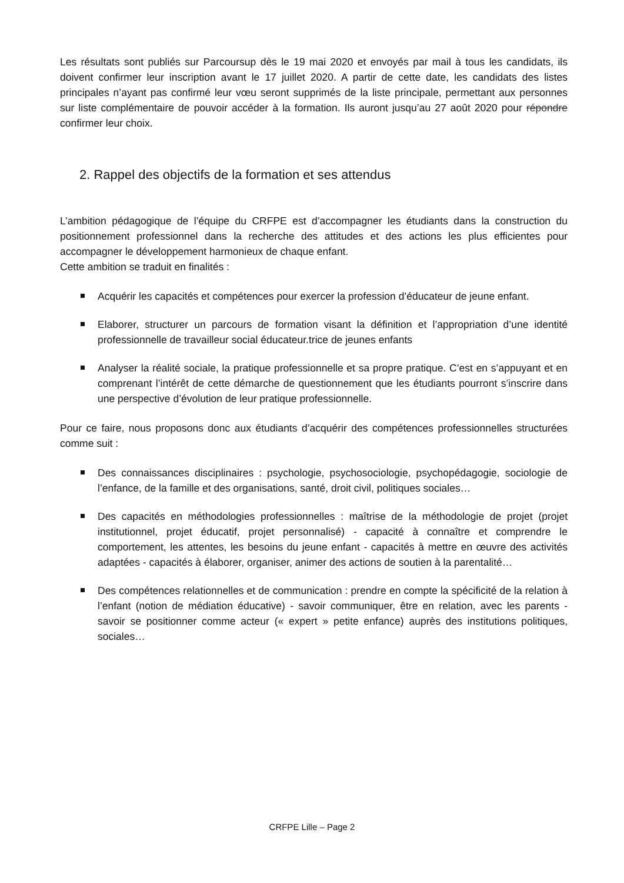Les résultats sont publiés sur Parcoursup dès le 19 mai 2020 et envoyés par mail à tous les candidats, ils doivent confirmer leur inscription avant le 17 juillet 2020. A partir de cette date, les candidats des listes principales n’ayant pas confirmé leur vœu seront supprimés de la liste principale, permettant aux personnes sur liste complémentaire de pouvoir accéder à la formation. Ils auront jusqu’au 27 août 2020 pour répondre confirmer leur choix.
2. Rappel des objectifs de la formation et ses attendus
L’ambition pédagogique de l’équipe du CRFPE est d’accompagner les étudiants dans la construction du positionnement professionnel dans la recherche des attitudes et des actions les plus efficientes pour accompagner le développement harmonieux de chaque enfant.
Cette ambition se traduit en finalités :
Acquérir les capacités et compétences pour exercer la profession d’éducateur de jeune enfant.
Elaborer, structurer un parcours de formation visant la définition et l’appropriation d’une identité professionnelle de travailleur social éducateur.trice de jeunes enfants
Analyser la réalité sociale, la pratique professionnelle et sa propre pratique. C’est en s’appuyant et en comprenant l’intérêt de cette démarche de questionnement que les étudiants pourront s’inscrire dans une perspective d’évolution de leur pratique professionnelle.
Pour ce faire, nous proposons donc aux étudiants d’acquérir des compétences professionnelles structurées comme suit :
Des connaissances disciplinaires : psychologie, psychosociologie, psychopédagogie, sociologie de l’enfance, de la famille et des organisations, santé, droit civil, politiques sociales…
Des capacités en méthodologies professionnelles : maîtrise de la méthodologie de projet (projet institutionnel, projet éducatif, projet personnalisé) - capacité à connaître et comprendre le comportement, les attentes, les besoins du jeune enfant - capacités à mettre en œuvre des activités adaptées - capacités à élaborer, organiser, animer des actions de soutien à la parentalité…
Des compétences relationnelles et de communication : prendre en compte la spécificité de la relation à l’enfant (notion de médiation éducative) - savoir communiquer, être en relation, avec les parents - savoir se positionner comme acteur (« expert » petite enfance) auprès des institutions politiques, sociales…
CRFPE Lille – Page 2